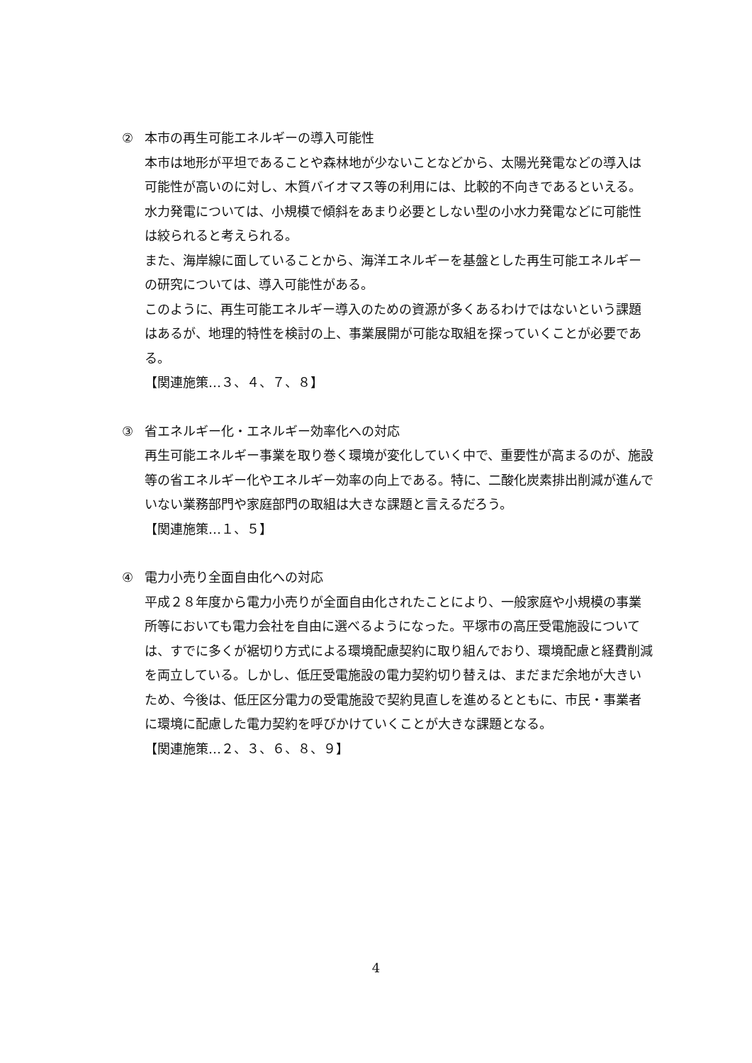② 本市の再生可能エネルギーの導入可能性
本市は地形が平坦であることや森林地が少ないことなどから、太陽光発電などの導入は可能性が高いのに対し、木質バイオマス等の利用には、比較的不向きであるといえる。水力発電については、小規模で傾斜をあまり必要としない型の小水力発電などに可能性は絞られると考えられる。
また、海岸線に面していることから、海洋エネルギーを基盤とした再生可能エネルギーの研究については、導入可能性がある。
このように、再生可能エネルギー導入のための資源が多くあるわけではないという課題はあるが、地理的特性を検討の上、事業展開が可能な取組を探っていくことが必要である。
【関連施策…３、４、７、８】
③ 省エネルギー化・エネルギー効率化への対応
再生可能エネルギー事業を取り巻く環境が変化していく中で、重要性が高まるのが、施設等の省エネルギー化やエネルギー効率の向上である。特に、二酸化炭素排出削減が進んでいない業務部門や家庭部門の取組は大きな課題と言えるだろう。
【関連施策…１、５】
④ 電力小売り全面自由化への対応
平成２８年度から電力小売りが全面自由化されたことにより、一般家庭や小規模の事業所等においても電力会社を自由に選べるようになった。平塚市の高圧受電施設については、すでに多くが裾切り方式による環境配慮契約に取り組んでおり、環境配慮と経費削減を両立している。しかし、低圧受電施設の電力契約切り替えは、まだまだ余地が大きいため、今後は、低圧区分電力の受電施設で契約見直しを進めるとともに、市民・事業者に環境に配慮した電力契約を呼びかけていくことが大きな課題となる。
【関連施策…２、３、６、８、９】
4